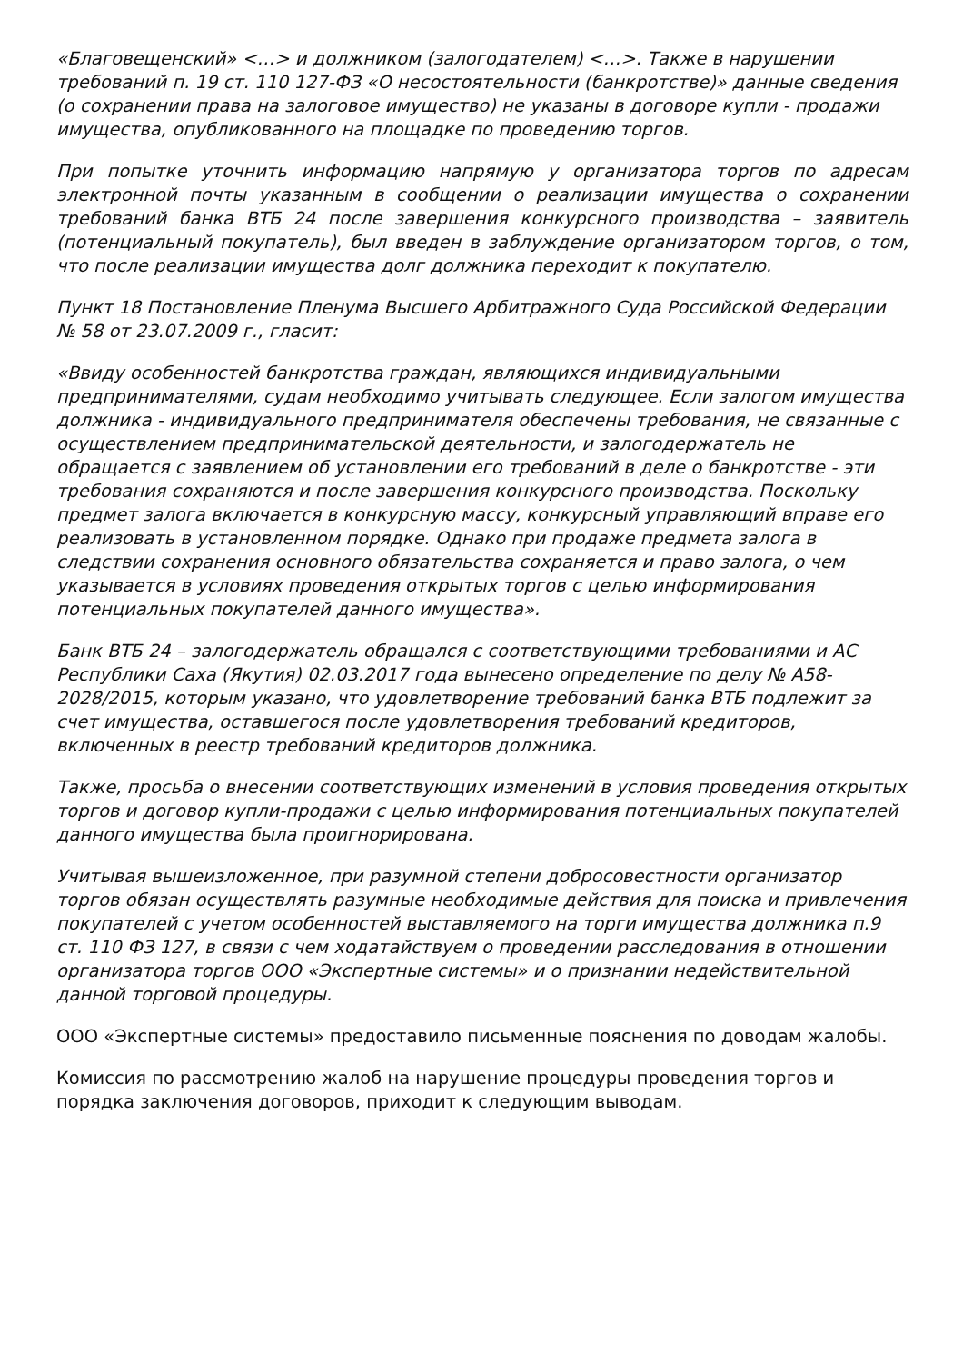«Благовещенский» <…> и должником (залогодателем) <…>. Также в нарушении требований п. 19 ст. 110 127-ФЗ «О несостоятельности (банкротстве)» данные сведения (о сохранении права на залоговое имущество) не указаны в договоре купли - продажи имущества, опубликованного на площадке по проведению торгов.
При попытке уточнить информацию напрямую у организатора торгов по адресам электронной почты указанным в сообщении о реализации имущества о сохранении требований банка ВТБ 24 после завершения конкурсного производства – заявитель (потенциальный покупатель), был введен в заблуждение организатором торгов, о том, что после реализации имущества долг должника переходит к покупателю.
Пункт 18 Постановление Пленума Высшего Арбитражного Суда Российской Федерации № 58 от 23.07.2009 г., гласит:
«Ввиду особенностей банкротства граждан, являющихся индивидуальными предпринимателями, судам необходимо учитывать следующее. Если залогом имущества должника - индивидуального предпринимателя обеспечены требования, не связанные с осуществлением предпринимательской деятельности, и залогодержатель не обращается с заявлением об установлении его требований в деле о банкротстве - эти требования сохраняются и после завершения конкурсного производства. Поскольку предмет залога включается в конкурсную массу, конкурсный управляющий вправе его реализовать в установленном порядке. Однако при продаже предмета залога в следствии сохранения основного обязательства сохраняется и право залога, о чем указывается в условиях проведения открытых торгов с целью информирования потенциальных покупателей данного имущества».
Банк ВТБ 24 – залогодержатель обращался с соответствующими требованиями и АС Республики Саха (Якутия) 02.03.2017 года вынесено определение по делу № А58-2028/2015, которым указано, что удовлетворение требований банка ВТБ подлежит за счет имущества, оставшегося после удовлетворения требований кредиторов, включенных в реестр требований кредиторов должника.
Также, просьба о внесении соответствующих изменений в условия проведения открытых торгов и договор купли-продажи с целью информирования потенциальных покупателей данного имущества была проигнорирована.
Учитывая вышеизложенное, при разумной степени добросовестности организатор торгов обязан осуществлять разумные необходимые действия для поиска и привлечения покупателей с учетом особенностей выставляемого на торги имущества должника п.9 ст. 110 ФЗ 127, в связи с чем ходатайствуем о проведении расследования в отношении организатора торгов ООО «Экспертные системы» и о признании недействительной данной торговой процедуры.
ООО «Экспертные системы» предоставило письменные пояснения по доводам жалобы.
Комиссия по рассмотрению жалоб на нарушение процедуры проведения торгов и порядка заключения договоров, приходит к следующим выводам.